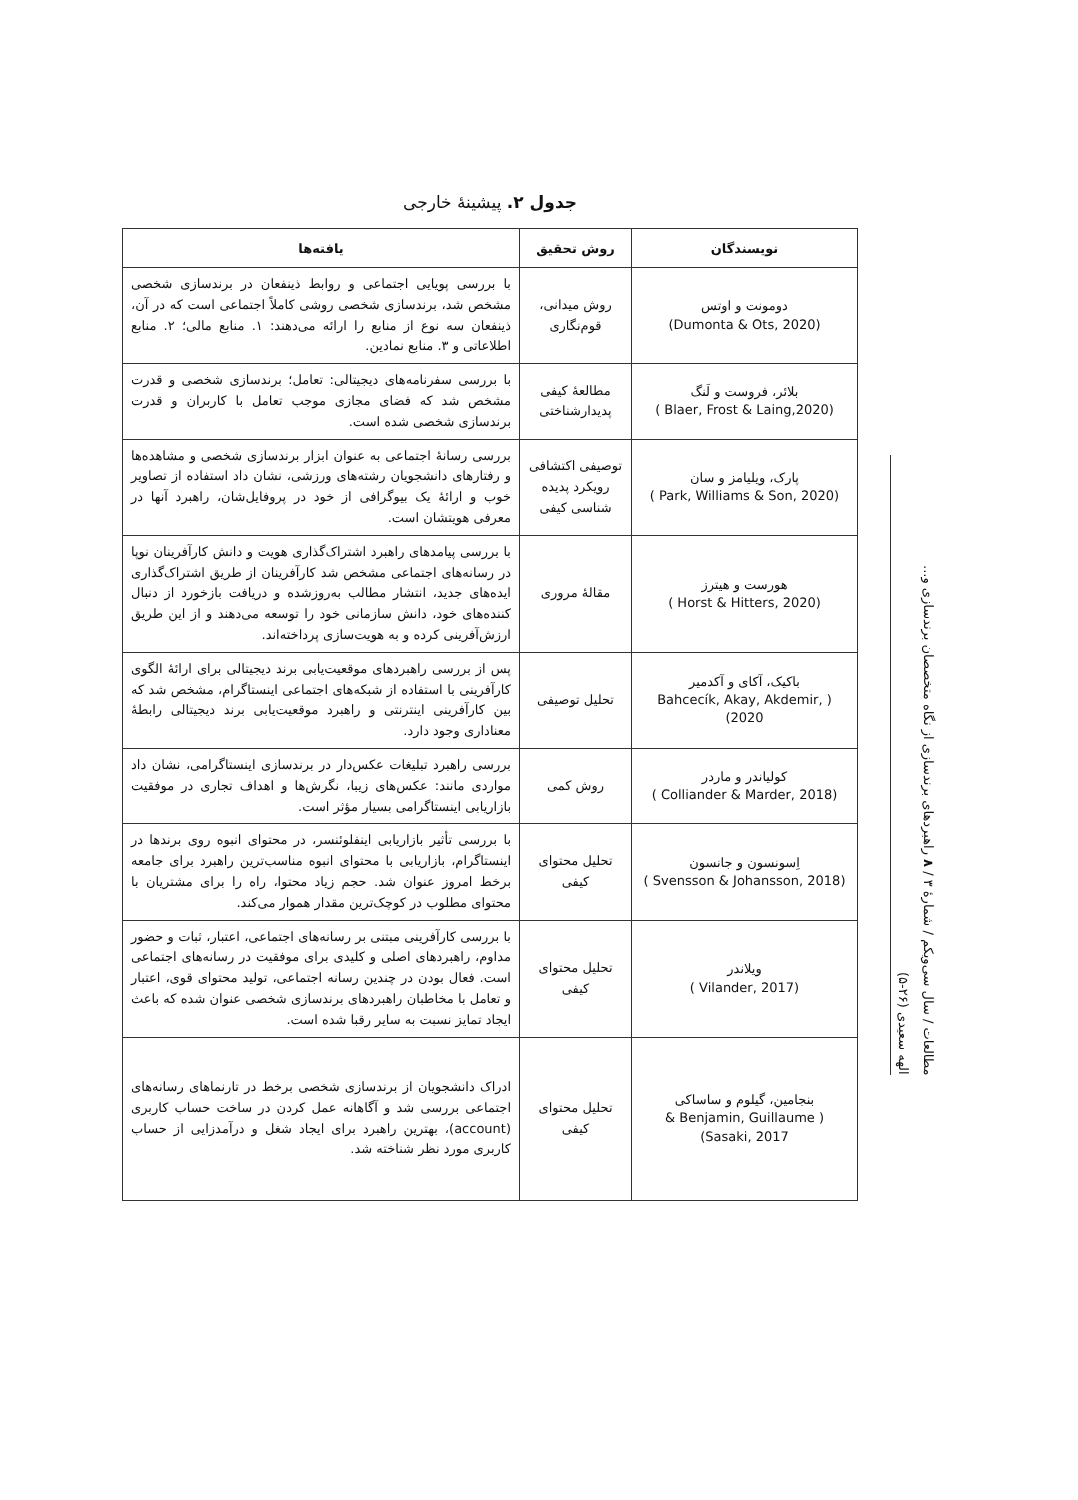جدول ۲. پیشینهٔ خارجی
| نویسندگان | روش تحقیق | یافته‌ها |
| --- | --- | --- |
| دومونت و اوتس (Dumonta & Ots, 2020) | روش میدانی، قوم‌نگاری | با بررسی پویایی اجتماعی و روابط ذینفعان در برندسازی شخصی مشخص شد، برندسازی شخصی روشی کاملاً اجتماعی است که در آن، ذینفعان سه نوع از منابع را ارائه می‌دهند: ۱. منابع مالی؛ ۲. منابع اطلاعاتی و ۳. منابع نمادین. |
| بلائر، فروست و لَنگ (Blaer, Frost & Laing,2020 ) | مطالعهٔ کیفی پدیدارشناختی | با بررسی سفرنامه‌های دیجیتالی: تعامل؛ برندسازی شخصی و قدرت مشخص شد که فضای مجازی موجب تعامل با کاربران و قدرت برندسازی شخصی شده است. |
| پارک، ویلیامز و سان (Park, Williams & Son, 2020 ) | توصیفی اکتشافی رویکرد پدیده شناسی کیفی | بررسی رسانهٔ اجتماعی به عنوان ابزار برندسازی شخصی و مشاهده‌ها و رفتارهای دانشجویان رشته‌های ورزشی، نشان داد استفاده از تصاویر خوب و ارائهٔ یک بیوگرافی از خود در پروفایل‌شان، راهبرد آنها در معرفی هویتشان است. |
| هورست و هیترز (Horst & Hitters, 2020 ) | مقالهٔ مروری | با بررسی پیامدهای راهبرد اشتراک‌گذاری هویت و دانش کارآفرینان نوپا در رسانه‌های اجتماعی مشخص شد کارآفرینان از طریق اشتراک‌گذاری ایده‌های جدید، انتشار مطالب به‌روزشده و دریافت بازخورد از دنبال کننده‌های خود، دانش سازمانی خود را توسعه می‌دهند و از این طریق ارزش‌آفرینی کرده و به هویت‌سازی پرداخته‌اند. |
| باکیک، آکای و آکدمیر ( Bahcecík, Akay, Akdemir, 2020) | تحلیل توصیفی | پس از بررسی راهبردهای موقعیت‌یابی برند دیجیتالی برای ارائهٔ الگوی کارآفرینی با استفاده از شبکه‌های اجتماعی اینستاگرام، مشخص شد که بین کارآفرینی اینترنتی و راهبرد موقعیت‌یابی برند دیجیتالی رابطهٔ معناداری وجود دارد. |
| کولیاندر و ماردر (Colliander & Marder, 2018 ) | روش کمی | بررسی راهبرد تبلیغات عکس‌دار در برندسازی اینستاگرامی، نشان داد مواردی مانند: عکس‌های زیبا، نگرش‌ها و اهداف تجاری در موفقیت بازاریابی اینستاگرامی بسیار مؤثر است. |
| اِسونسون و جانسون (Svensson & Johansson, 2018 ) | تحلیل محتوای کیفی | با بررسی تأثیر بازاریابی اینفلوئنسر، در محتوای انبوه روی برندها در اینستاگرام، بازاریابی با محتوای انبوه مناسب‌ترین راهبرد برای جامعه برخط امروز عنوان شد. حجم زیاد محتوا، راه را برای مشتریان با محتوای مطلوب در کوچک‌ترین مقدار هموار می‌کند. |
| ویلاندر (Vilander, 2017 ) | تحلیل محتوای کیفی | با بررسی کارآفرینی مبتنی بر رسانه‌های اجتماعی، اعتبار، ثبات و حضور مداوم، راهبردهای اصلی و کلیدی برای موفقیت در رسانه‌های اجتماعی است. فعال بودن در چندین رسانه اجتماعی، تولید محتوای قوی، اعتبار و تعامل با مخاطبان راهبردهای برندسازی شخصی عنوان شده که باعث ایجاد تمایز نسبت به سایر رقبا شده است. |
| بنجامین، گیلوم و ساساکی ( Benjamin, Guillaume & Sasaki, 2017) | تحلیل محتوای کیفی | ادراک دانشجویان از برندسازی شخصی برخط در تارنماهای رسانه‌های اجتماعی بررسی شد و آگاهانه عمل کردن در ساخت حساب کاربری (account)، بهترین راهبرد برای ایجاد شغل و درآمدزایی از حساب کاربری مورد نظر شناخته شد. |
مطالعات / سال سی‌ویکم / شمارهٔ ۳ / ۸ راهبردهای برندسازی از نگاه متخصصان برندسازی و...
الهه سعیدی (۲۶-۵)